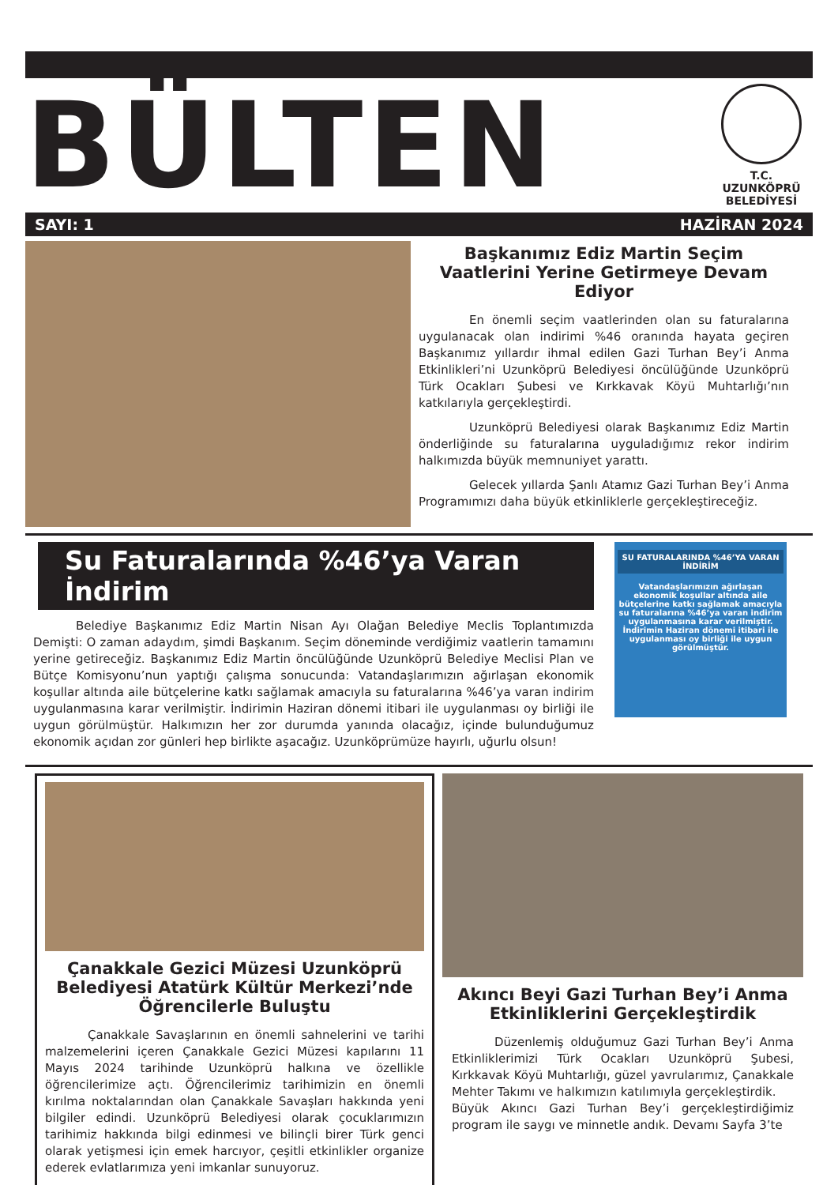BÜLTEN
T.C.
UZUNKÖPRÜ
BELEDİYESİ
SAYI: 1 HAZİRAN 2024
Başkanımız Ediz Martin Seçim Vaatlerini Yerine Getirmeye Devam Ediyor
En önemli seçim vaatlerinden olan su faturalarına uygulanacak olan indirimi %46 oranında hayata geçiren Başkanımız yıllardır ihmal edilen Gazi Turhan Bey’i Anma Etkinlikleri’ni Uzunköprü Belediyesi öncülüğünde Uzunköprü Türk Ocakları Şubesi ve Kırkkavak Köyü Muhtarlığı’nın katkılarıyla gerçekleştirdi.
Uzunköprü Belediyesi olarak Başkanımız Ediz Martin önderliğinde su faturalarına uyguladığımız rekor indirim halkımızda büyük memnuniyet yarattı.
Gelecek yıllarda Şanlı Atamız Gazi Turhan Bey’i Anma Programımızı daha büyük etkinliklerle gerçekleştireceğiz.
Su Faturalarında %46’ya Varan İndirim
Belediye Başkanımız Ediz Martin Nisan Ayı Olağan Belediye Meclis Toplantımızda Demişti: O zaman adaydım, şimdi Başkanım. Seçim döneminde verdiğimiz vaatlerin tamamını yerine getireceğiz. Başkanımız Ediz Martin öncülüğünde Uzunköprü Belediye Meclisi Plan ve Bütçe Komisyonu’nun yaptığı çalışma sonucunda: Vatandaşlarımızın ağırlaşan ekonomik koşullar altında aile bütçelerine katkı sağlamak amacıyla su faturalarına %46’ya varan indirim uygulanmasına karar verilmiştir. İndirimin Haziran dönemi itibari ile uygulanması oy birliği ile uygun görülmüştür. Halkımızın her zor durumda yanında olacağız, içinde bulunduğumuz ekonomik açıdan zor günleri hep birlikte aşacağız. Uzunköprümüze hayırlı, uğurlu olsun!
SU FATURALARINDA %46’YA VARAN İNDİRİM
Vatandaşlarımızın ağırlaşan ekonomik koşullar altında aile bütçelerine katkı sağlamak amacıyla su faturalarına %46’ya varan indirim uygulanmasına karar verilmiştir. İndirimin Haziran dönemi itibari ile uygulanması oy birliği ile uygun görülmüştür.
Çanakkale Gezici Müzesi Uzunköprü Belediyesi Atatürk Kültür Merkezi’nde Öğrencilerle Buluştu
Çanakkale Savaşlarının en önemli sahnelerini ve tarihi malzemelerini içeren Çanakkale Gezici Müzesi kapılarını 11 Mayıs 2024 tarihinde Uzunköprü halkına ve özellikle öğrencilerimize açtı. Öğrencilerimiz tarihimizin en önemli kırılma noktalarından olan Çanakkale Savaşları hakkında yeni bilgiler edindi. Uzunköprü Belediyesi olarak çocuklarımızın tarihimiz hakkında bilgi edinmesi ve bilinçli birer Türk genci olarak yetişmesi için emek harcıyor, çeşitli etkinlikler organize ederek evlatlarımıza yeni imkanlar sunuyoruz.
Akıncı Beyi Gazi Turhan Bey’i Anma Etkinliklerini Gerçekleştirdik
Düzenlemiş olduğumuz Gazi Turhan Bey’i Anma Etkinliklerimizi Türk Ocakları Uzunköprü Şubesi, Kırkkavak Köyü Muhtarlığı, güzel yavrularımız, Çanakkale Mehter Takımı ve halkımızın katılımıyla gerçekleştirdik.
Büyük Akıncı Gazi Turhan Bey’i gerçekleştirdiğimiz program ile saygı ve minnetle andık. Devamı Sayfa 3’te